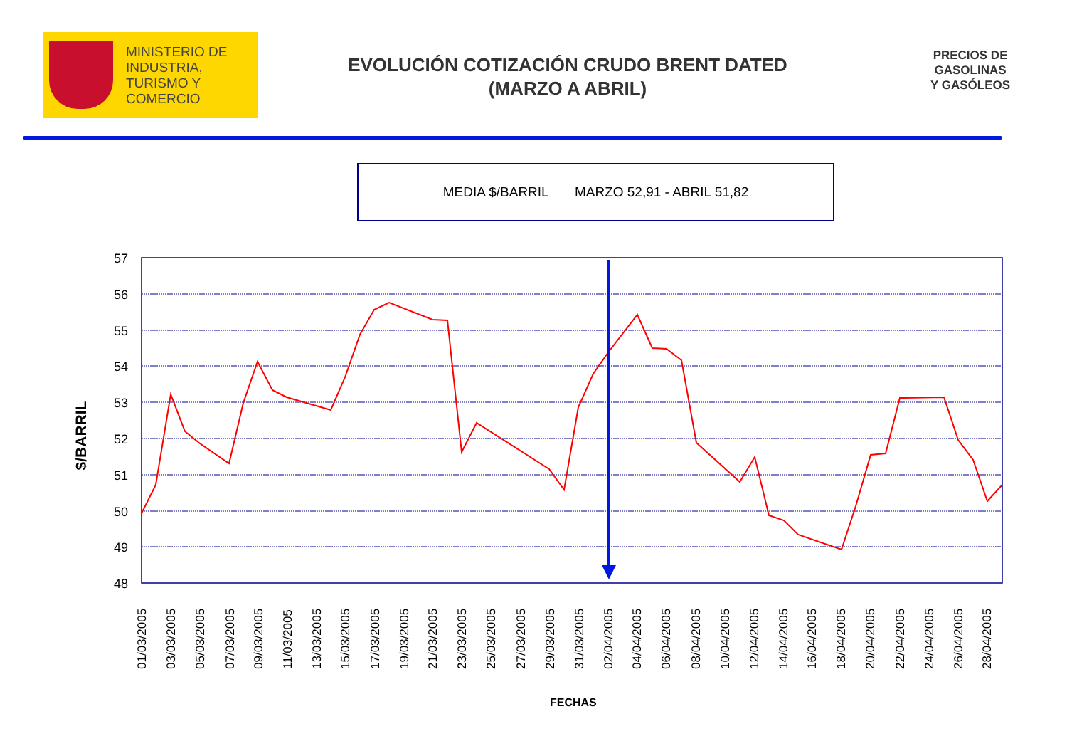MINISTERIO DE
INDUSTRIA,
TURISMO Y
COMERCIO
EVOLUCIÓN COTIZACIÓN CRUDO BRENT DATED
(MARZO A ABRIL)
PRECIOS DE
GASOLINAS
Y GASÓLEOS
MEDIA $/BARRIL MARZO 52,91 - ABRIL 51,82
57
56
55
54
53
52
51
50
49
48
01/03/2005
03/03/2005
05/03/2005
07/03/2005
09/03/2005
11/03/2005
13/03/2005
15/03/2005
17/03/2005
19/03/2005
21/03/2005
23/03/2005
25/03/2005
27/03/2005
29/03/2005
31/03/2005
02/04/2005
04/04/2005
06/04/2005
08/04/2005
10/04/2005
12/04/2005
14/04/2005
16/04/2005
18/04/2005
20/04/2005
22/04/2005
24/04/2005
26/04/2005
28/04/2005
$/BARRIL
FECHAS